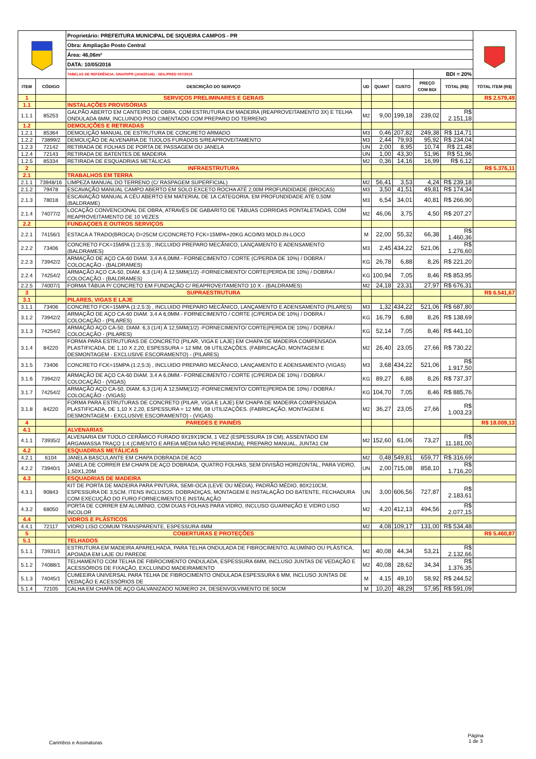| | | Proprietário: PREFEITURA MUNICIPAL DE SIQUEIRA CAMPOS - PR | | | | | | |
| | | Obra: Ampliação Posto Central | | | | | | |
| | | Área: 46,06m² | | | | | | |
| | | DATA: 10/05/2016 | | | | | | |
| | | TABELAS DE REFERÊNCIA: SINAPI/PR (JAN/20146) - SEIL/PRED 007/2015 | | | | BDI = 20% | | |
| ITEM | CÓDIGO | DESCRIÇÃO DO SERVIÇO | UD | QUANT | CUSTO | PREÇO COM BDI | TOTAL (R$) | TOTAL ITEM (R$) |
| 1 | | SERVIÇOS PRELIMINARES E GERAIS | | | | | | R$ 2.579,49 |
| 1.1 | | INSTALAÇÕES PROVISÓRIAS | | | | | | |
| 1.1.1 | 85253 | GALPÃO ABERTO EM CANTEIRO DE OBRA, COM ESTRUTURA EM MADEIRA (REAPROVEITAMENTO 3X) E TELHA ONDULADA 6MM, INCLUINDO PISO CIMENTADO COM PREPARO DO TERRENO | M2 | 9,00 | 199,18 | 239,02 | R$ 2.151,18 | |
| 1.2 | | DEMOLIÇÕES E RETIRADAS | | | | | | |
| 1.2.1 | 85364 | DEMOLIÇÃO MANUAL DE ESTRUTURA DE CONCRETO ARMADO | M3 | 0,46 | 207,82 | 249,38 | R$ 114,71 | |
| 1.2.2 | 73899/2 | DEMOLIÇÃO DE ALVENARIA DE TIJOLOS FURADOS S/REAPROVEITAMENTO | M3 | 2,44 | 79,93 | 95,92 | R$ 234,04 | |
| 1.2.3 | 72142 | RETIRADA DE FOLHAS DE PORTA DE PASSAGEM OU JANELA | UN | 2,00 | 8,95 | 10,74 | R$ 21,48 | |
| 1.2.4 | 72143 | RETIRADA DE BATENTES DE MADEIRA | UN | 1,00 | 43,30 | 51,96 | R$ 51,96 | |
| 1.2.5 | 85334 | RETIRADA DE ESQUADRIAS METÁLICAS | M2 | 0,36 | 14,16 | 16,99 | R$ 6,12 | |
| 2 | | INFRAESTRUTURA | | | | | | R$ 5.376,11 |
| 2.1 | | TRABALHOS EM TERRA | | | | | | |
| 2.1.1 | 73948/16 | LIMPEZA MANUAL DO TERRENO (C/ RASPAGEM SUPERFICIAL) | M2 | 56,41 | 3,53 | 4,24 | R$ 239,18 | |
| 2.1.2 | 79478 | ESCAVAÇÃO MANUAL CAMPO ABERTO EM SOLO EXCETO ROCHA ATÉ 2,00M PROFUNDIDADE (BROCAS) | M3 | 3,50 | 41,51 | 49,81 | R$ 174,34 | |
| 2.1.3 | 78018 | ESCAVAÇÃO MANUAL A CÉU ABERTO EM MATERIAL DE 1A CATEGORIA, EM PROFUNDIDADE ATÉ 0,50M (BALDRAME) | M3 | 6,54 | 34,01 | 40,81 | R$ 266,90 | |
| 2.1.4 | 74077/2 | LOCAÇÃO CONVENCIONAL DE OBRA, ATRAVÉS DE GABARITO DE TÁBUAS CORRIDAS PONTALETADAS, COM REAPROVEITAMENTO DE 10 VEZES | M2 | 46,06 | 3,75 | 4,50 | R$ 207,27 | |
| 2.2 | | FUNDAÇOES E OUTROS SERVIÇOS | | | | | | |
| 2.2.1 | 74156/1 | ESTACA A TRADO(BROCA) D=25CM C/CONCRETO FCK=15MPA+20KG ACO/M3 MOLD.IN-LOCO | M | 22,00 | 55,32 | 66,38 | R$ 1.460,36 | |
| 2.2.2 | 73406 | CONCRETO FCK=15MPA (1:2,5:3) , INCLUIDO PREPARO MECÂNICO, LANÇAMENTO E ADENSAMENTO (BALDRAMES) | M3 | 2,45 | 434,22 | 521,06 | R$ 1.276,60 | |
| 2.2.3 | 73942/2 | ARMAÇÃO DE AÇO CA-60 DIAM. 3,4 A 6,0MM.- FORNECIMENTO / CORTE (C/PERDA DE 10%) / DOBRA / COLOCAÇÃO - (BALDRAMES) | KG | 26,78 | 6,88 | 8,26 | R$ 221,20 | |
| 2.2.4 | 74254/2 | ARMAÇÃO AÇO CA-50, DIAM. 6,3 (1/4) À 12,5MM(1/2) -FORNECIMENTO/ CORTE(PERDA DE 10%) / DOBRA / COLOCAÇÃO - (BALDRAMES) | KG | 100,94 | 7,05 | 8,46 | R$ 853,95 | |
| 2.2.5 | 74007/1 | FORMA TÁBUA P/ CONCRETO EM FUNDAÇÃO C/ REAPROVEITAMENTO 10 X - (BALDRAMES) | M2 | 24,18 | 23,31 | 27,97 | R$ 676,31 | |
| 3 | | SUPRAESTRUTURA | | | | | | R$ 6.541,67 |
| 3.1 | | PILARES, VIGAS E LAJE | | | | | | |
| 3.1.1 | 73406 | CONCRETO FCK=15MPA (1:2,5:3) , INCLUIDO PREPARO MECÂNICO, LANÇAMENTO E ADENSAMENTO (PILARES) | M3 | 1,32 | 434,22 | 521,06 | R$ 687,80 | |
| 3.1.2 | 73942/2 | ARMAÇÃO DE AÇO CA-60 DIAM. 3,4 A 6,0MM.- FORNECIMENTO / CORTE (C/PERDA DE 10%) / DOBRA / COLOCAÇÃO - (PILARES) | KG | 16,79 | 6,88 | 8,26 | R$ 138,69 | |
| 3.1.3 | 74254/2 | ARMAÇÃO AÇO CA-50, DIAM. 6,3 (1/4) À 12,5MM(1/2) -FORNECIMENTO/ CORTE(PERDA DE 10%) / DOBRA / COLOCAÇÃO - (PILARES) | KG | 52,14 | 7,05 | 8,46 | R$ 441,10 | |
| 3.1.4 | 84220 | FORMA PARA ESTRUTURAS DE CONCRETO (PILAR, VIGA E LAJE) EM CHAPA DE MADEIRA COMPENSADA PLASTIFICADA, DE 1,10 X 2,20, ESPESSURA = 12 MM, 08 UTILIZAÇÕES. (FABRICAÇÃO, MONTAGEM E DESMONTAGEM - EXCLUSIVE ESCORAMENTO) - (PILARES) | M2 | 26,40 | 23,05 | 27,66 | R$ 730,22 | |
| 3.1.5 | 73406 | CONCRETO FCK=15MPA (1:2,5:3) , INCLUIDO PREPARO MECÂNICO, LANÇAMENTO E ADENSAMENTO (VIGAS) | M3 | 3,68 | 434,22 | 521,06 | R$ 1.917,50 | |
| 3.1.6 | 73942/2 | ARMAÇÃO DE AÇO CA-60 DIAM. 3,4 A 6,0MM.- FORNECIMENTO / CORTE (C/PERDA DE 10%) / DOBRA / COLOCAÇÃO - (VIGAS) | KG | 89,27 | 6,88 | 8,26 | R$ 737,37 | |
| 3.1.7 | 74254/2 | ARMAÇÃO AÇO CA-50, DIAM. 6,3 (1/4) À 12,5MM(1/2) -FORNECIMENTO/ CORTE(PERDA DE 10%) / DOBRA / COLOCAÇÃO - (VIGAS) | KG | 104,70 | 7,05 | 8,46 | R$ 885,76 | |
| 3.1.8 | 84220 | FORMA PARA ESTRUTURAS DE CONCRETO (PILAR, VIGA E LAJE) EM CHAPA DE MADEIRA COMPENSADA PLASTIFICADA, DE 1,10 X 2,20, ESPESSURA = 12 MM, 08 UTILIZAÇÕES. (FABRICAÇÃO, MONTAGEM E DESMONTAGEM - EXCLUSIVE ESCORAMENTO) - (VIGAS) | M2 | 36,27 | 23,05 | 27,66 | R$ 1.003,23 | |
| 4 | | PAREDES E PAINÉIS | | | | | | R$ 18.009,13 |
| 4.1 | | ALVENARIAS | | | | | | |
| 4.1.1 | 73935/2 | ALVENARIA EM TIJOLO CERÂMICO FURADO 9X19X19CM, 1 VEZ (ESPESSURA 19 CM), ASSENTADO EM ARGAMASSA TRAÇO 1:4 (CIMENTO E AREIA MÉDIA NÃO PENEIRADA), PREPARO MANUAL, JUNTA1 CM | M2 | 152,60 | 61,06 | 73,27 | R$ 11.181,00 | |
| 4.2 | | ESQUADRIAS METÁLICAS | | | | | | |
| 4.2.1 | 6104 | JANELA BASCULANTE EM CHAPA DOBRADA DE ACO | M2 | 0,48 | 549,81 | 659,77 | R$ 316,69 | |
| 4.2.2 | 73940/1 | JANELA DE CORRER EM CHAPA DE AÇO DOBRADA, QUATRO FOLHAS, SEM DIVISÃO HORIZONTAL, PARA VIDRO, 1,50X1,20M | UN | 2,00 | 715,08 | 858,10 | R$ 1.716,20 | |
| 4.3 | | ESQUADRIAS DE MADEIRA | | | | | | |
| 4.3.1 | 90843 | KIT DE PORTA DE MADEIRA PARA PINTURA, SEMI-OCA (LEVE OU MÉDIA), PADRÃO MÉDIO, 80X210CM, ESPESSURA DE 3,5CM, ITENS INCLUSOS: DOBRADIÇAS, MONTAGEM E INSTALAÇÃO DO BATENTE, FECHADURA COM EXECUÇÃO DO FURO FORNECIMENTO E INSTALAÇÃO | UN | 3,00 | 606,56 | 727,87 | R$ 2.183,61 | |
| 4.3.2 | 68050 | PORTA DE CORRER EM ALUMÍNIO, COM DUAS FOLHAS PARA VIDRO, INCLUSO GUARNIÇÃO E VIDRO LISO INCOLOR | M2 | 4,20 | 412,13 | 494,56 | R$ 2.077,15 | |
| 4.4 | | VIDROS E PLÁSTICOS | | | | | | |
| 4.4.1 | 72117 | VIDRO LISO COMUM TRANSPARENTE, ESPESSURA 4MM | M2 | 4,08 | 109,17 | 131,00 | R$ 534,48 | |
| 5 | | COBERTURAS E PROTEÇÕES | | | | | | R$ 5.460,87 |
| 5.1 | | TELHADOS | | | | | | |
| 5.1.1 | 73931/1 | ESTRUTURA EM MADEIRA APARELHADA, PARA TELHA ONDULADA DE FIBROCIMENTO, ALUMÍNIO OU PLÁSTICA, APOIADA EM LAJE OU PAREDE | M2 | 40,08 | 44,34 | 53,21 | R$ 2.132,66 | |
| 5.1.2 | 74088/1 | TELHAMENTO COM TELHA DE FIBROCIMENTO ONDULADA, ESPESSURA 6MM, INCLUSO JUNTAS DE VEDAÇÃO E ACESSÓRIOS DE FIXAÇÃO, EXCLUINDO MADEIRAMENTO | M2 | 40,08 | 28,62 | 34,34 | R$ 1.376,35 | |
| 5.1.3 | 74045/1 | CUMEEIRA UNIVERSAL PARA TELHA DE FIBROCIMENTO ONDULADA ESPESSURA 6 MM, INCLUSO JUNTAS DE VEDAÇÃO E ACESSÓRIOS DE | M | 4,15 | 49,10 | 58,92 | R$ 244,52 | |
| 5.1.4 | 72105 | CALHA EM CHAPA DE AÇO GALVANIZADO NÚMERO 24, DESENVOLVIMENTO DE 50CM | M | 10,20 | 48,29 | 57,95 | R$ 591,09 | |
Carimbos e Assinaturas
Página
1 de 3